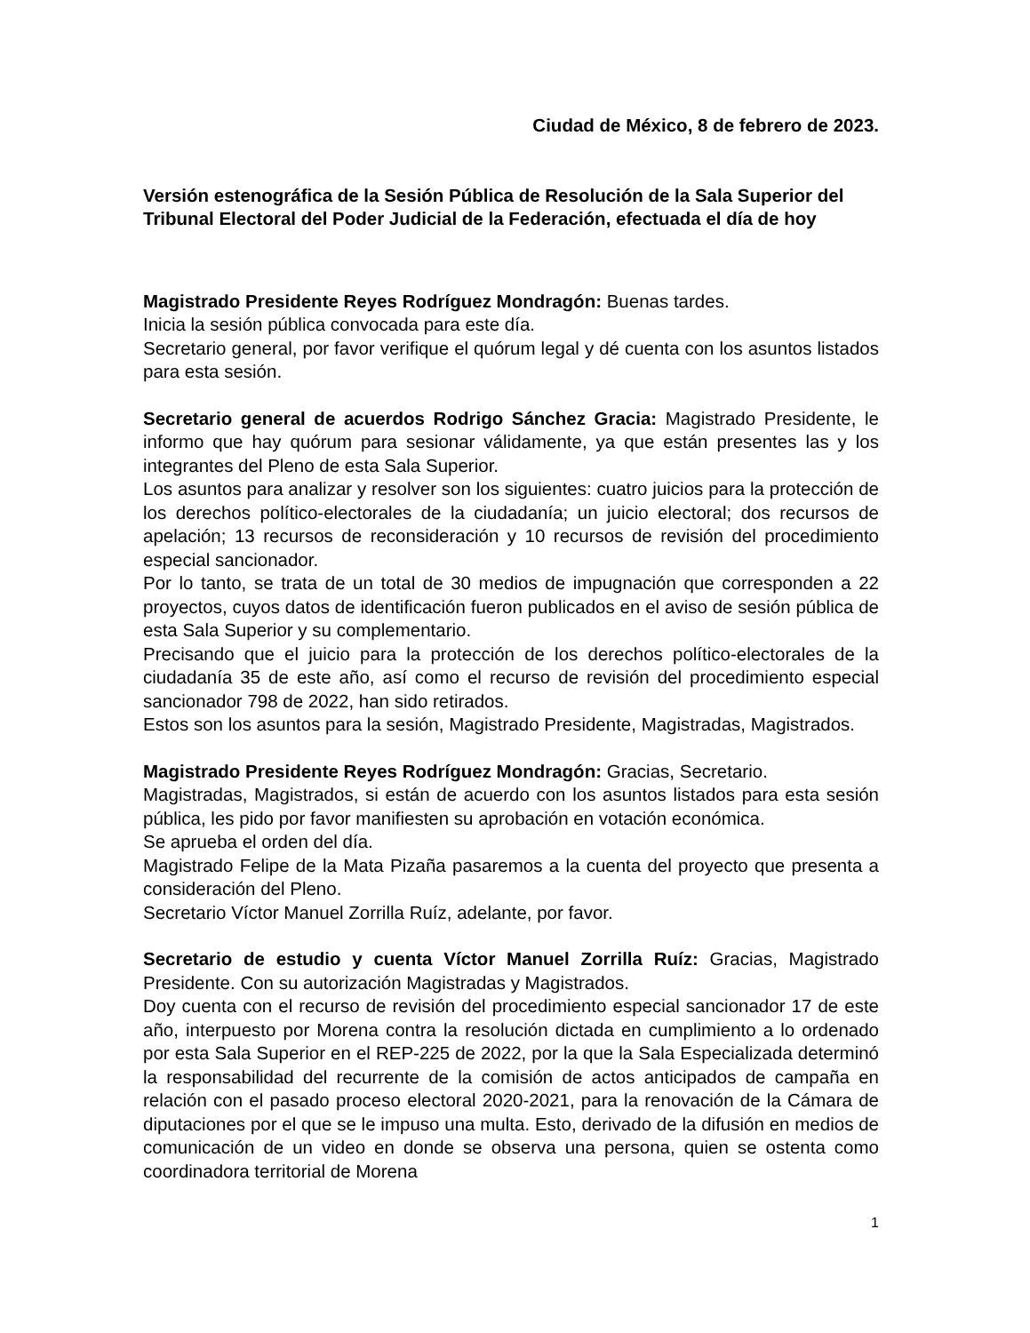Ciudad de México, 8 de febrero de 2023.
Versión estenográfica de la Sesión Pública de Resolución de la Sala Superior del Tribunal Electoral del Poder Judicial de la Federación, efectuada el día de hoy
Magistrado Presidente Reyes Rodríguez Mondragón: Buenas tardes.
Inicia la sesión pública convocada para este día.
Secretario general, por favor verifique el quórum legal y dé cuenta con los asuntos listados para esta sesión.
Secretario general de acuerdos Rodrigo Sánchez Gracia: Magistrado Presidente, le informo que hay quórum para sesionar válidamente, ya que están presentes las y los integrantes del Pleno de esta Sala Superior.
Los asuntos para analizar y resolver son los siguientes: cuatro juicios para la protección de los derechos político-electorales de la ciudadanía; un juicio electoral; dos recursos de apelación; 13 recursos de reconsideración y 10 recursos de revisión del procedimiento especial sancionador.
Por lo tanto, se trata de un total de 30 medios de impugnación que corresponden a 22 proyectos, cuyos datos de identificación fueron publicados en el aviso de sesión pública de esta Sala Superior y su complementario.
Precisando que el juicio para la protección de los derechos político-electorales de la ciudadanía 35 de este año, así como el recurso de revisión del procedimiento especial sancionador 798 de 2022, han sido retirados.
Estos son los asuntos para la sesión, Magistrado Presidente, Magistradas, Magistrados.
Magistrado Presidente Reyes Rodríguez Mondragón: Gracias, Secretario.
Magistradas, Magistrados, si están de acuerdo con los asuntos listados para esta sesión pública, les pido por favor manifiesten su aprobación en votación económica.
Se aprueba el orden del día.
Magistrado Felipe de la Mata Pizaña pasaremos a la cuenta del proyecto que presenta a consideración del Pleno.
Secretario Víctor Manuel Zorrilla Ruíz, adelante, por favor.
Secretario de estudio y cuenta Víctor Manuel Zorrilla Ruíz: Gracias, Magistrado Presidente. Con su autorización Magistradas y Magistrados.
Doy cuenta con el recurso de revisión del procedimiento especial sancionador 17 de este año, interpuesto por Morena contra la resolución dictada en cumplimiento a lo ordenado por esta Sala Superior en el REP-225 de 2022, por la que la Sala Especializada determinó la responsabilidad del recurrente de la comisión de actos anticipados de campaña en relación con el pasado proceso electoral 2020-2021, para la renovación de la Cámara de diputaciones por el que se le impuso una multa. Esto, derivado de la difusión en medios de comunicación de un video en donde se observa una persona, quien se ostenta como coordinadora territorial de Morena
1